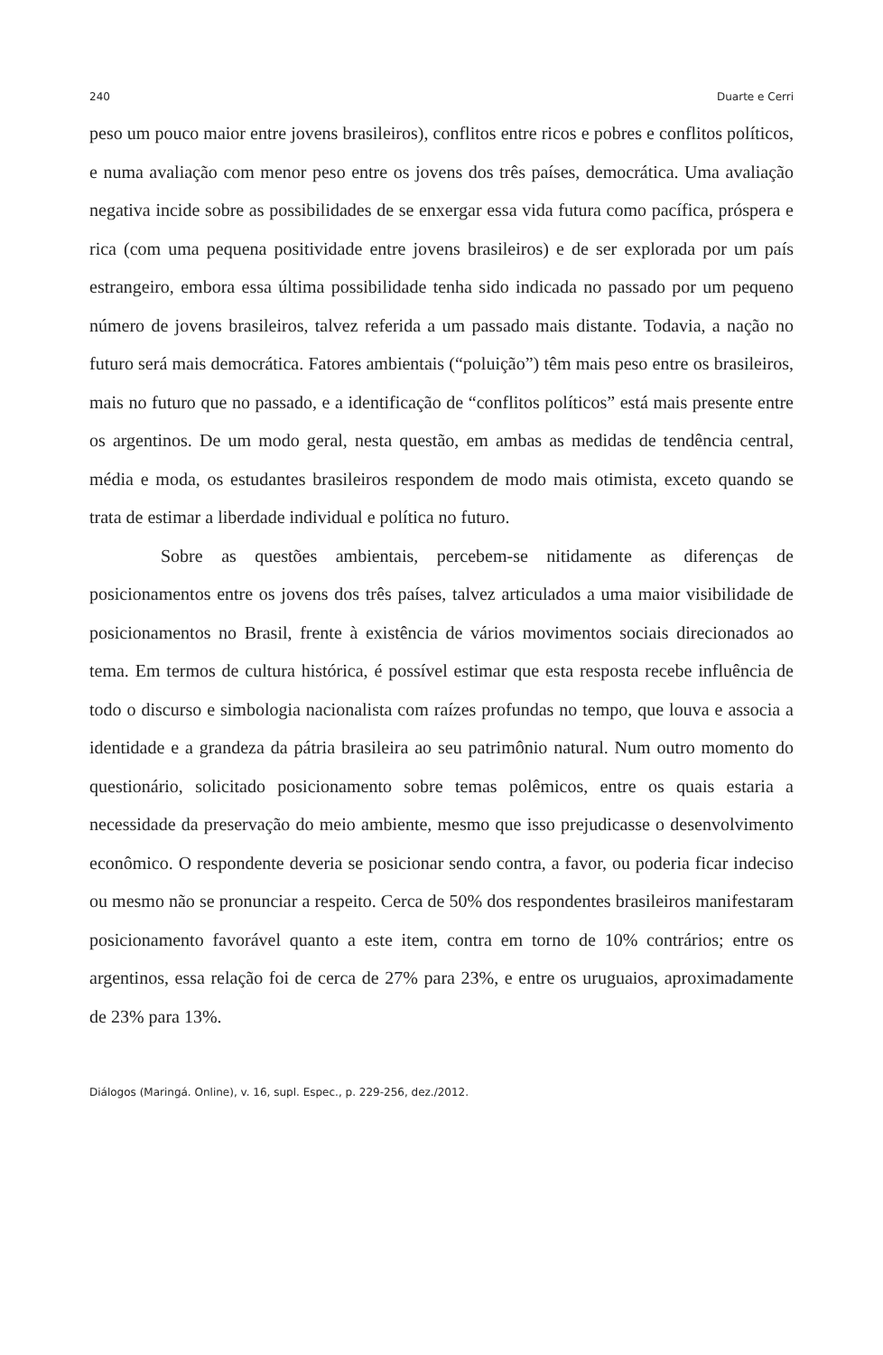240 Duarte e Cerri
peso um pouco maior entre jovens brasileiros), conflitos entre ricos e pobres e conflitos políticos, e numa avaliação com menor peso entre os jovens dos três países, democrática. Uma avaliação negativa incide sobre as possibilidades de se enxergar essa vida futura como pacífica, próspera e rica (com uma pequena positividade entre jovens brasileiros) e de ser explorada por um país estrangeiro, embora essa última possibilidade tenha sido indicada no passado por um pequeno número de jovens brasileiros, talvez referida a um passado mais distante. Todavia, a nação no futuro será mais democrática. Fatores ambientais (“poluição”) têm mais peso entre os brasileiros, mais no futuro que no passado, e a identificação de “conflitos políticos” está mais presente entre os argentinos. De um modo geral, nesta questão, em ambas as medidas de tendência central, média e moda, os estudantes brasileiros respondem de modo mais otimista, exceto quando se trata de estimar a liberdade individual e política no futuro.
Sobre as questões ambientais, percebem-se nitidamente as diferenças de posicionamentos entre os jovens dos três países, talvez articulados a uma maior visibilidade de posicionamentos no Brasil, frente à existência de vários movimentos sociais direcionados ao tema. Em termos de cultura histórica, é possível estimar que esta resposta recebe influência de todo o discurso e simbologia nacionalista com raízes profundas no tempo, que louva e associa a identidade e a grandeza da pátria brasileira ao seu patrimônio natural. Num outro momento do questionário, solicitado posicionamento sobre temas polêmicos, entre os quais estaria a necessidade da preservação do meio ambiente, mesmo que isso prejudicasse o desenvolvimento econômico. O respondente deveria se posicionar sendo contra, a favor, ou poderia ficar indeciso ou mesmo não se pronunciar a respeito. Cerca de 50% dos respondentes brasileiros manifestaram posicionamento favorável quanto a este item, contra em torno de 10% contrários; entre os argentinos, essa relação foi de cerca de 27% para 23%, e entre os uruguaios, aproximadamente de 23% para 13%.
Diálogos (Maringá. Online), v. 16, supl. Espec., p. 229-256, dez./2012.